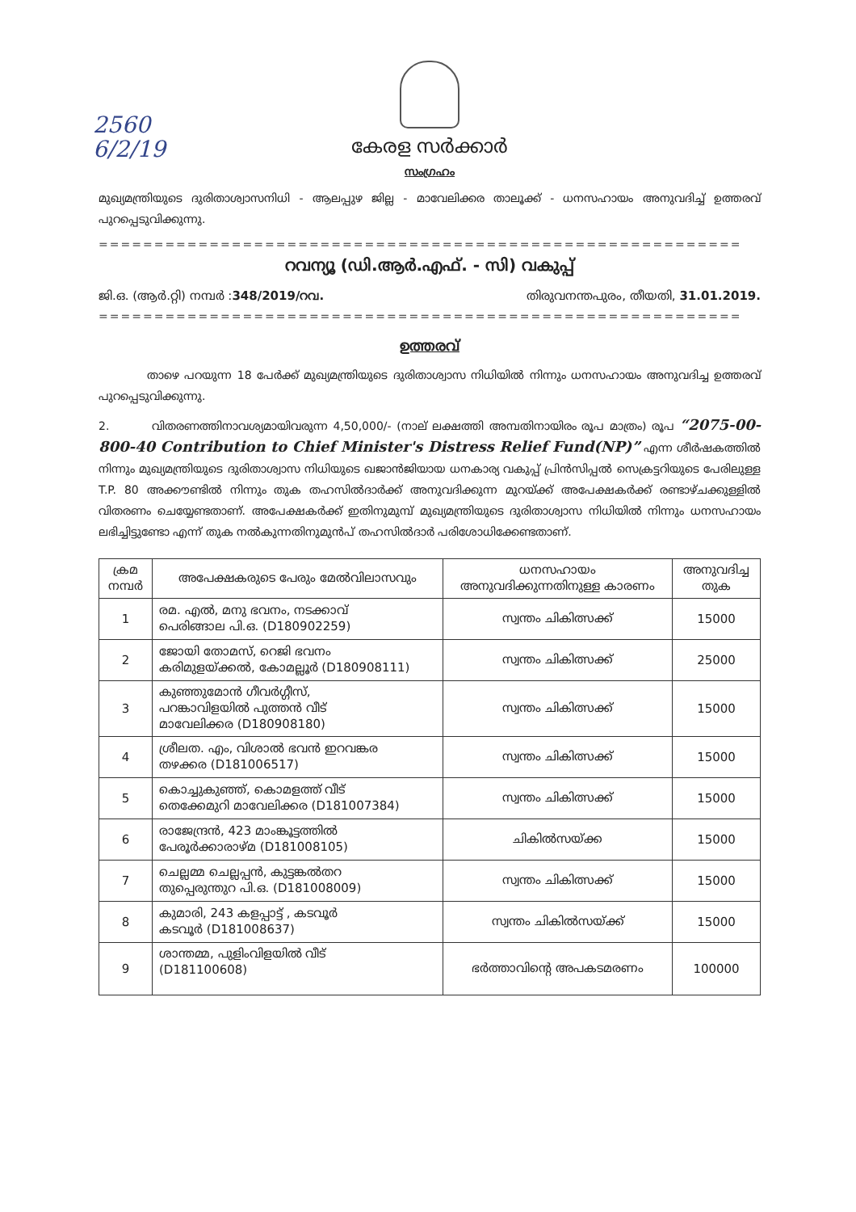2560
6/2/19
കേരള സർക്കാർ
സംഗ്രഹം
മുഖ്യമന്ത്രിയുടെ ദുരിതാശ്വാസനിധി - ആലപ്പുഴ ജില്ല - മാവേലിക്കര താലൂക്ക് - ധനസഹായം അനുവദിച്ച് ഉത്തരവ് പുറപ്പെടുവിക്കുന്നു.
==========================================================
റവന്യൂ (ഡി.ആർ.എഫ്. - സി) വകുപ്പ്
ജി.ഒ. (ആർ.റ്റി) നമ്പർ :348/2019/റവ. തിരുവനന്തപുരം, തീയതി, 31.01.2019.
==========================================================
ഉത്തരവ്
താഴെ പറയുന്ന 18 പേർക്ക് മുഖ്യമന്ത്രിയുടെ ദുരിതാശ്വാസ നിധിയിൽ നിന്നും ധനസഹായം അനുവദിച്ച ഉത്തരവ് പുറപ്പെടുവിക്കുന്നു.
2. വിതരണത്തിനാവശ്യമായിവരുന്ന 4,50,000/- (നാല് ലക്ഷത്തി അമ്പതിനായിരം രൂപ മാത്രം) രൂപ “2075-00-800-40 Contribution to Chief Minister's Distress Relief Fund(NP)” എന്ന ശീർഷകത്തിൽ നിന്നും മുഖ്യമന്ത്രിയുടെ ദുരിതാശ്വാസ നിധിയുടെ ഖജാൻജിയായ ധനകാര്യ വകുപ്പ് പ്രിൻസിപ്പൽ സെക്രട്ടറിയുടെ പേരിലുള്ള T.P. 80 അക്കൗണ്ടിൽ നിന്നും തുക തഹസിൽദാർക്ക് അനുവദിക്കുന്ന മുറയ്ക്ക് അപേക്ഷകർക്ക് രണ്ടാഴ്ചക്കുള്ളിൽ വിതരണം ചെയ്യേണ്ടതാണ്. അപേക്ഷകർക്ക് ഇതിനുമുമ്പ് മുഖ്യമന്ത്രിയുടെ ദുരിതാശ്വാസ നിധിയിൽ നിന്നും ധനസഹായം ലഭിച്ചിട്ടുണ്ടോ എന്ന് തുക നൽകുന്നതിനുമുൻപ് തഹസിൽദാർ പരിശോധിക്കേണ്ടതാണ്.
| ക്രമ നമ്പർ | അപേക്ഷകരുടെ പേരും മേൽവിലാസവും | ധനസഹായം അനുവദിക്കുന്നതിനുള്ള കാരണം | അനുവദിച്ച തുക |
| --- | --- | --- | --- |
| 1 | രമ. എൽ, മനു ഭവനം, നടക്കാവ് പെരിങ്ങാല പി.ഒ. (D180902259) | സ്വന്തം ചികിത്സക്ക് | 15000 |
| 2 | ജോയി തോമസ്, റെജി ഭവനം കരിമുളയ്ക്കൽ, കോമല്ലൂർ (D180908111) | സ്വന്തം ചികിത്സക്ക് | 25000 |
| 3 | കുഞ്ഞുമോൻ ഗീവർഗ്ഗീസ്, പറങ്കാവിളയിൽ പുത്തൻ വീട് മാവേലിക്കര (D180908180) | സ്വന്തം ചികിത്സക്ക് | 15000 |
| 4 | ശ്രീലത. എം, വിശാൽ ഭവൻ ഇറവങ്കര തഴക്കര (D181006517) | സ്വന്തം ചികിത്സക്ക് | 15000 |
| 5 | കൊച്ചുകുഞ്ഞ്, കൊമളത്ത് വീട് തെക്കേമുറി മാവേലിക്കര (D181007384) | സ്വന്തം ചികിത്സക്ക് | 15000 |
| 6 | രാജേന്ദ്രൻ, 423 മാംങ്കൂട്ടത്തിൽ പേരൂർക്കാരാഴ്മ (D181008105) | ചികിൽസയ്ക്ക | 15000 |
| 7 | ചെല്ലമ്മ ചെല്ലപ്പൻ, കുട്ടങ്കൽതറ തുപ്പെരുന്തുറ പി.ഒ. (D181008009) | സ്വന്തം ചികിത്സക്ക് | 15000 |
| 8 | കുമാരി, 243 കളപ്പാട്ട് , കടവൂർ കടവൂർ (D181008637) | സ്വന്തം ചികിൽസയ്ക്ക് | 15000 |
| 9 | ശാന്തമ്മ, പുളിംവിളയിൽ വീട് (D181100608) | ഭർത്താവിന്റെ അപകടമരണം | 100000 |